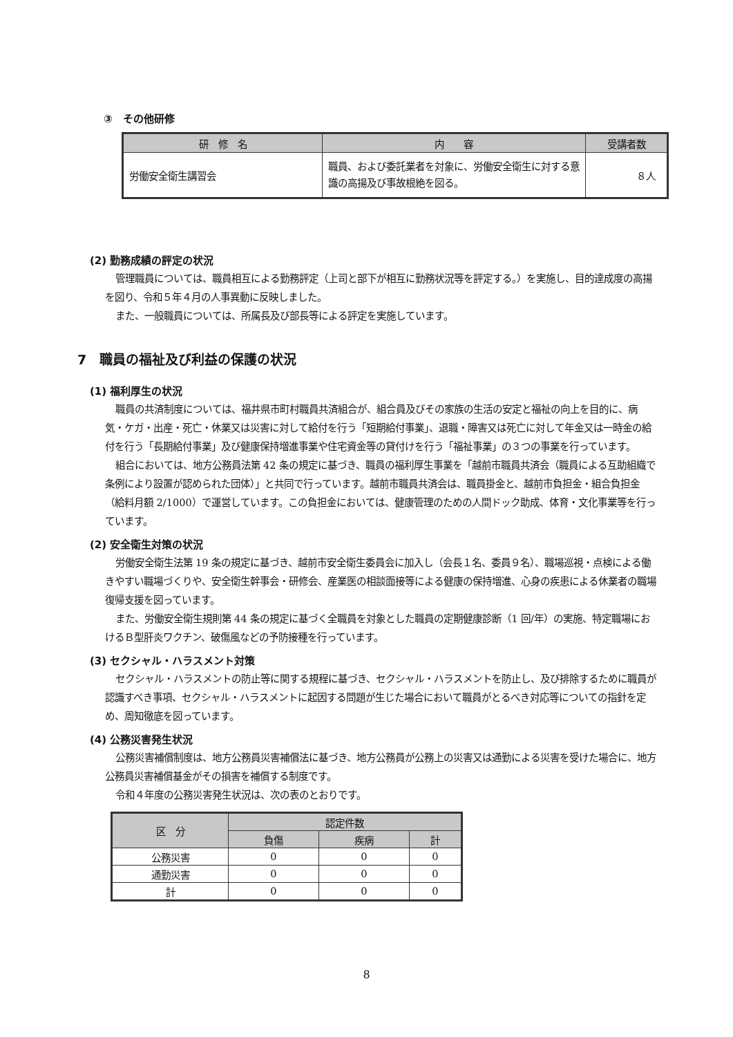③　その他研修
| 研 修 名 | 内 容 | 受講者数 |
| --- | --- | --- |
| 労働安全衛生講習会 | 職員、および委託業者を対象に、労働安全衛生に対する意識の高揚及び事故根絶を図る。 | ８人 |
(2) 勤務成績の評定の状況
管理職員については、職員相互による勤務評定（上司と部下が相互に勤務状況等を評定する。）を実施し、目的達成度の高揚を図り、令和５年４月の人事異動に反映しました。
また、一般職員については、所属長及び部長等による評定を実施しています。
7　職員の福祉及び利益の保護の状況
(1) 福利厚生の状況
職員の共済制度については、福井県市町村職員共済組合が、組合員及びその家族の生活の安定と福祉の向上を目的に、病気・ケガ・出産・死亡・休業又は災害に対して給付を行う「短期給付事業」、退職・障害又は死亡に対して年金又は一時金の給付を行う「長期給付事業」及び健康保持増進事業や住宅資金等の貸付けを行う「福祉事業」の３つの事業を行っています。
組合においては、地方公務員法第 42 条の規定に基づき、職員の福利厚生事業を「越前市職員共済会（職員による互助組織で条例により設置が認められた団体）」と共同で行っています。越前市職員共済会は、職員掛金と、越前市負担金・組合負担金（給料月額 2/1000）で運営しています。この負担金においては、健康管理のための人間ドック助成、体育・文化事業等を行っています。
(2) 安全衛生対策の状況
労働安全衛生法第 19 条の規定に基づき、越前市安全衛生委員会に加入し（会長１名、委員９名）、職場巡視・点検による働きやすい職場づくりや、安全衛生幹事会・研修会、産業医の相談面接等による健康の保持増進、心身の疾患による休業者の職場復帰支援を図っています。
また、労働安全衛生規則第 44 条の規定に基づく全職員を対象とした職員の定期健康診断（1 回/年）の実施、特定職場におけるＢ型肝炎ワクチン、破傷風などの予防接種を行っています。
(3) セクシャル・ハラスメント対策
セクシャル・ハラスメントの防止等に関する規程に基づき、セクシャル・ハラスメントを防止し、及び排除するために職員が認識すべき事項、セクシャル・ハラスメントに起因する問題が生じた場合において職員がとるべき対応等についての指針を定め、周知徹底を図っています。
(4) 公務災害発生状況
公務災害補償制度は、地方公務員災害補償法に基づき、地方公務員が公務上の災害又は通勤による災害を受けた場合に、地方公務員災害補償基金がその損害を補償する制度です。
令和４年度の公務災害発生状況は、次の表のとおりです。
| 区 分 | 認定件数 | | |
| --- | --- | --- | --- |
| | 負傷 | 疾病 | 計 |
| 公務災害 | 0 | 0 | 0 |
| 通勤災害 | 0 | 0 | 0 |
| 計 | 0 | 0 | 0 |
8